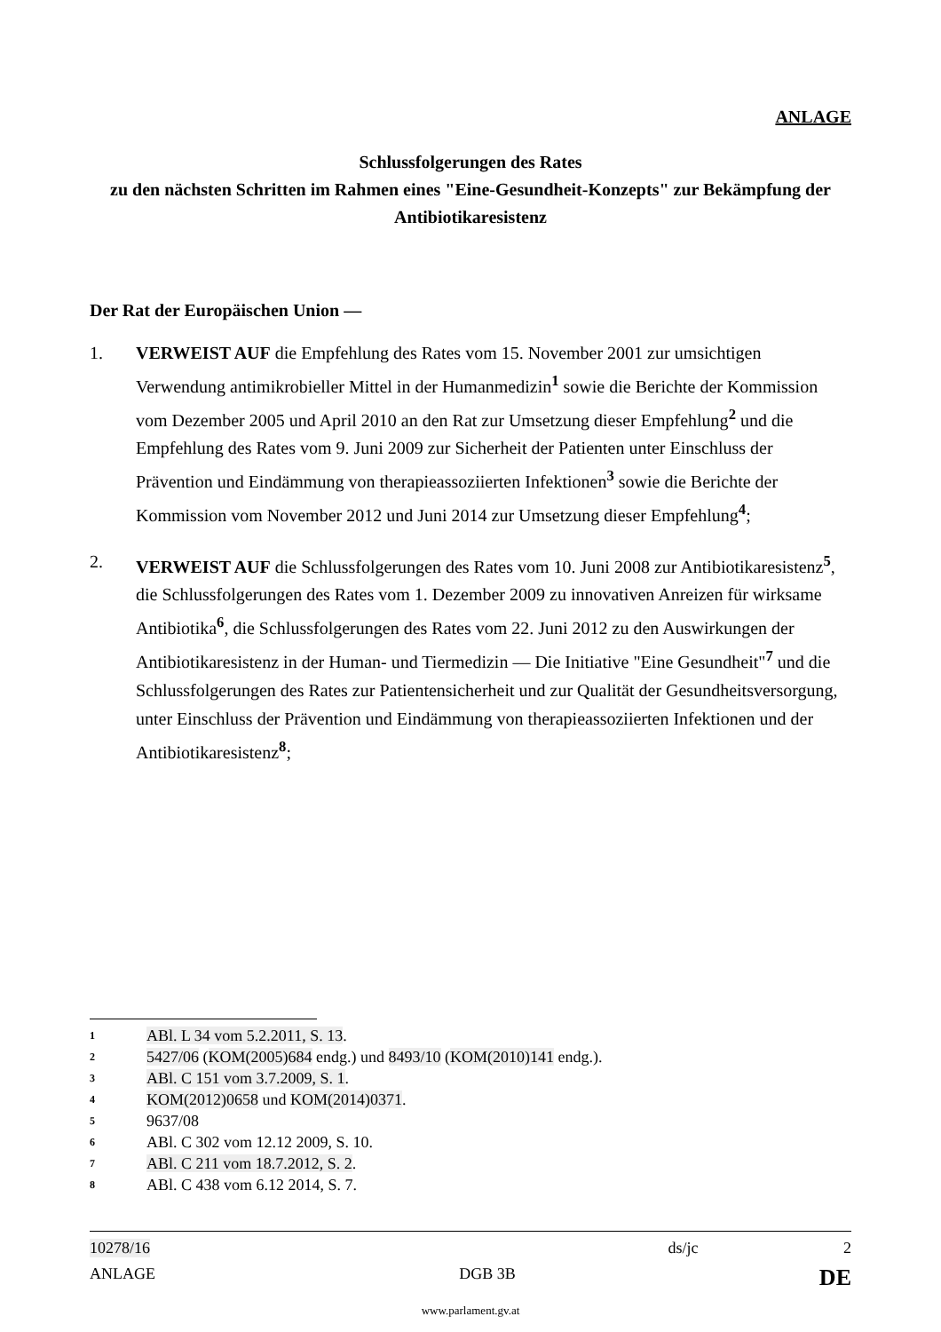ANLAGE
Schlussfolgerungen des Rates
zu den nächsten Schritten im Rahmen eines "Eine-Gesundheit-Konzepts" zur Bekämpfung der Antibiotikaresistenz
Der Rat der Europäischen Union —
1. VERWEIST AUF die Empfehlung des Rates vom 15. November 2001 zur umsichtigen Verwendung antimikrobieller Mittel in der Humanmedizin<sup>1</sup> sowie die Berichte der Kommission vom Dezember 2005 und April 2010 an den Rat zur Umsetzung dieser Empfehlung<sup>2</sup> und die Empfehlung des Rates vom 9. Juni 2009 zur Sicherheit der Patienten unter Einschluss der Prävention und Eindämmung von therapieassoziierten Infektionen<sup>3</sup> sowie die Berichte der Kommission vom November 2012 und Juni 2014 zur Umsetzung dieser Empfehlung<sup>4</sup>;
2. VERWEIST AUF die Schlussfolgerungen des Rates vom 10. Juni 2008 zur Antibiotikaresistenz<sup>5</sup>, die Schlussfolgerungen des Rates vom 1. Dezember 2009 zu innovativen Anreizen für wirksame Antibiotika<sup>6</sup>, die Schlussfolgerungen des Rates vom 22. Juni 2012 zu den Auswirkungen der Antibiotikaresistenz in der Human- und Tiermedizin — Die Initiative "Eine Gesundheit"<sup>7</sup> und die Schlussfolgerungen des Rates zur Patientensicherheit und zur Qualität der Gesundheitsversorgung, unter Einschluss der Prävention und Eindämmung von therapieassoziierten Infektionen und der Antibiotikaresistenz<sup>8</sup>;
1 ABl. L 34 vom 5.2.2011, S. 13.
2 5427/06 (KOM(2005)684 endg.) und 8493/10 (KOM(2010)141 endg.).
3 ABl. C 151 vom 3.7.2009, S. 1.
4 KOM(2012)0658 und KOM(2014)0371.
5 9637/08
6 ABl. C 302 vom 12.12 2009, S. 10.
7 ABl. C 211 vom 18.7.2012, S. 2.
8 ABl. C 438 vom 6.12 2014, S. 7.
10278/16 ds/jc 2
ANLAGE DGB 3B DE
www.parlament.gv.at